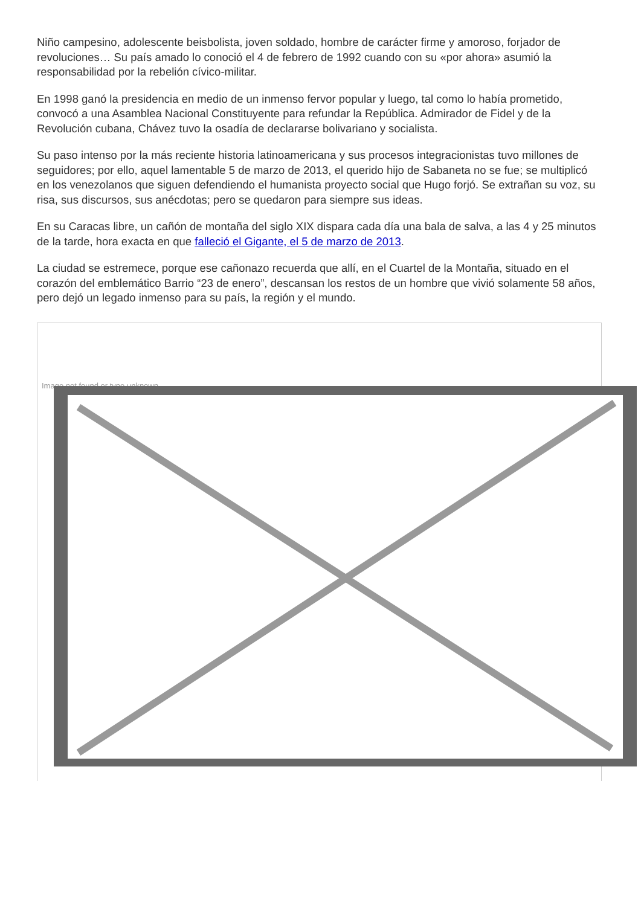Niño campesino, adolescente beisbolista, joven soldado, hombre de carácter firme y amoroso, forjador de revoluciones… Su país amado lo conoció el 4 de febrero de 1992 cuando con su «por ahora» asumió la responsabilidad por la rebelión cívico-militar.
En 1998 ganó la presidencia en medio de un inmenso fervor popular y luego, tal como lo había prometido, convocó a una Asamblea Nacional Constituyente para refundar la República. Admirador de Fidel y de la Revolución cubana, Chávez tuvo la osadía de declararse bolivariano y socialista.
Su paso intenso por la más reciente historia latinoamericana y sus procesos integracionistas tuvo millones de seguidores; por ello, aquel lamentable 5 de marzo de 2013, el querido hijo de Sabaneta no se fue; se multiplicó en los venezolanos que siguen defendiendo el humanista proyecto social que Hugo forjó. Se extrañan su voz, su risa, sus discursos, sus anécdotas; pero se quedaron para siempre sus ideas.
En su Caracas libre, un cañón de montaña del siglo XIX dispara cada día una bala de salva, a las 4 y 25 minutos de la tarde, hora exacta en que falleció el Gigante, el 5 de marzo de 2013.
La ciudad se estremece, porque ese cañonazo recuerda que allí, en el Cuartel de la Montaña, situado en el corazón del emblemático Barrio “23 de enero”, descansan los restos de un hombre que vivió solamente 58 años, pero dejó un legado inmenso para su país, la región y el mundo.
Image not found or type unknown